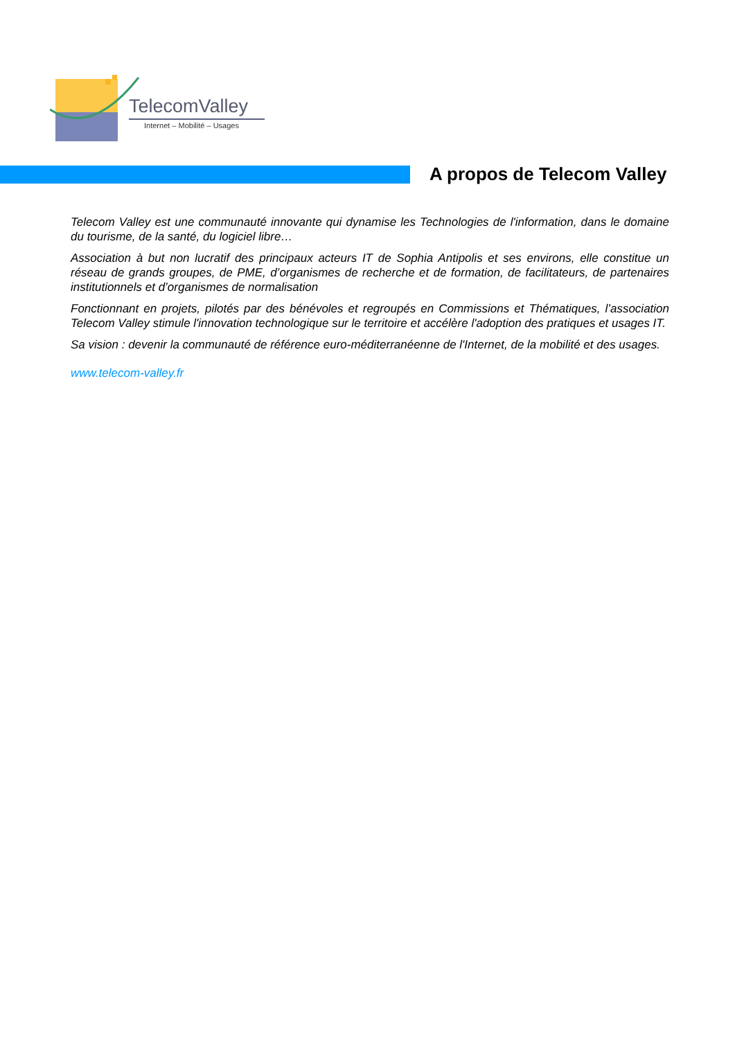TelecomValley
Internet – Mobilité – Usages
A propos de Telecom Valley
Telecom Valley est une communauté innovante qui dynamise les Technologies de l'information, dans le domaine du tourisme, de la santé, du logiciel libre…
Association à but non lucratif des principaux acteurs IT de Sophia Antipolis et ses environs, elle constitue un réseau de grands groupes, de PME, d’organismes de recherche et de formation, de facilitateurs, de partenaires institutionnels et d’organismes de normalisation
Fonctionnant en projets, pilotés par des bénévoles et regroupés en Commissions et Thématiques, l’association Telecom Valley stimule l'innovation technologique sur le territoire et accélère l'adoption des pratiques et usages IT.
Sa vision : devenir la communauté de référence euro-méditerranéenne de l'Internet, de la mobilité et des usages.
www.telecom-valley.fr